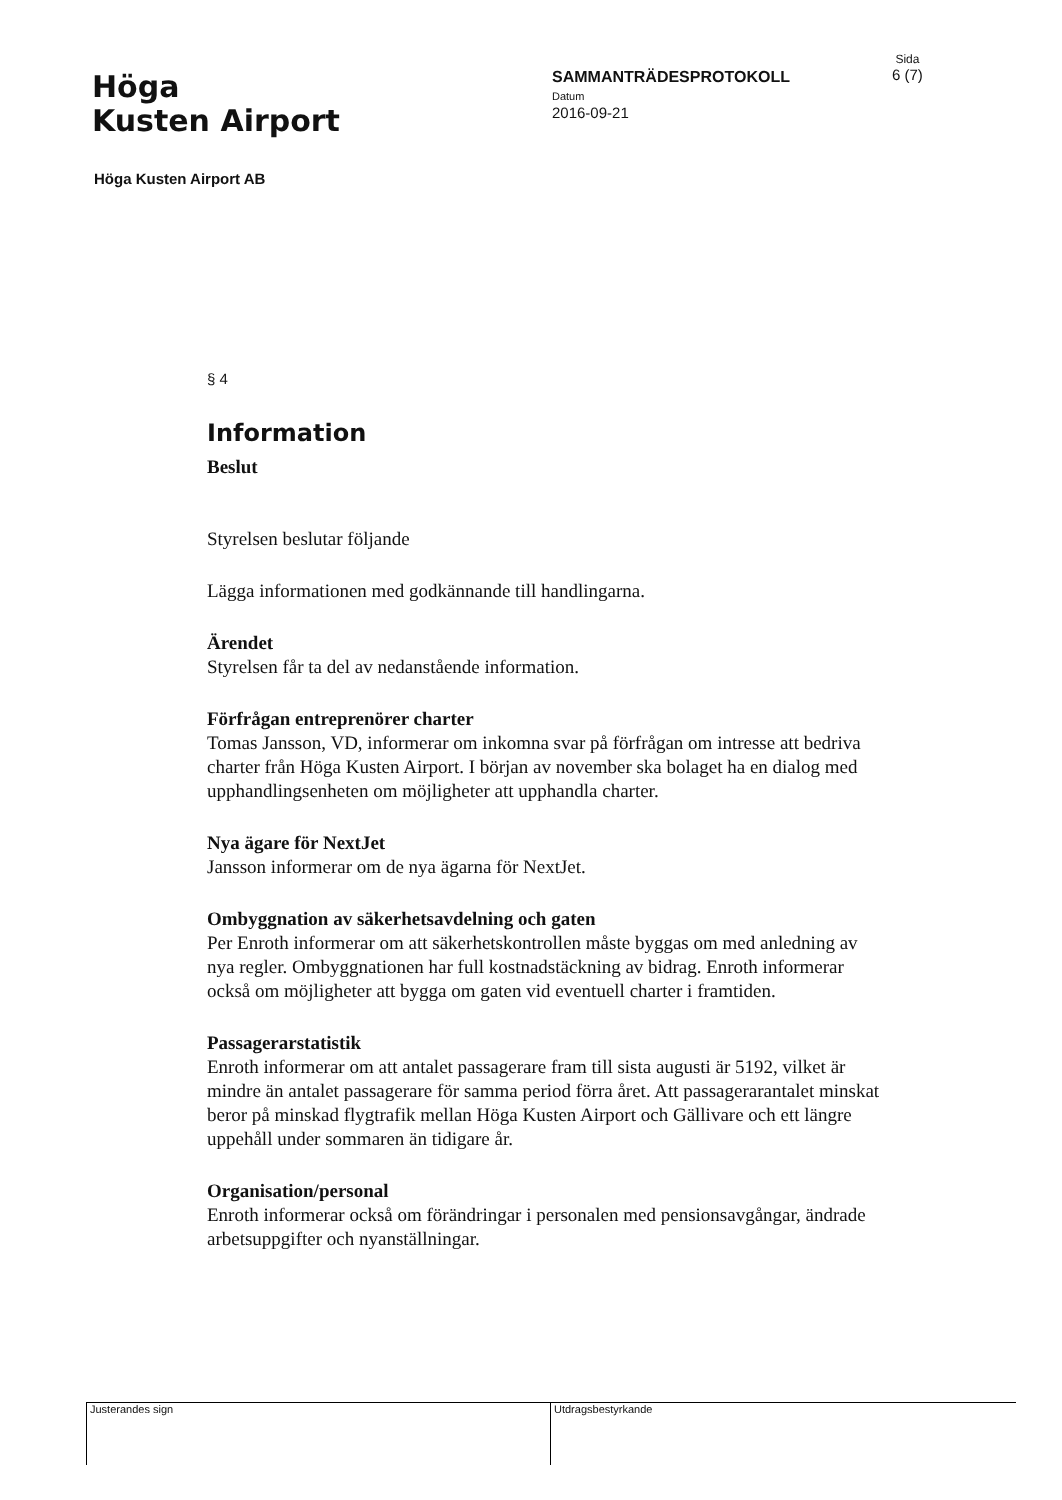Höga
Kusten Airport
SAMMANTRÄDESPROTOKOLL
Datum
2016-09-21
Sida
6 (7)
Höga Kusten Airport AB
§ 4
Information
Beslut
Styrelsen beslutar följande
Lägga informationen med godkännande till handlingarna.
Ärendet
Styrelsen får ta del av nedanstående information.
Förfrågan entreprenörer charter
Tomas Jansson, VD, informerar om inkomna svar på förfrågan om intresse att bedriva charter från Höga Kusten Airport. I början av november ska bolaget ha en dialog med upphandlingsenheten om möjligheter att upphandla charter.
Nya ägare för NextJet
Jansson informerar om de nya ägarna för NextJet.
Ombyggnation av säkerhetsavdelning och gaten
Per Enroth informerar om att säkerhetskontrollen måste byggas om med anledning av nya regler. Ombyggnationen har full kostnadstäckning av bidrag. Enroth informerar också om möjligheter att bygga om gaten vid eventuell charter i framtiden.
Passagerarstatistik
Enroth informerar om att antalet passagerare fram till sista augusti är 5192, vilket är mindre än antalet passagerare för samma period förra året. Att passagerarantalet minskat beror på minskad flygtrafik mellan Höga Kusten Airport och Gällivare och ett längre uppehåll under sommaren än tidigare år.
Organisation/personal
Enroth informerar också om förändringar i personalen med pensionsavgångar, ändrade arbetsuppgifter och nyanställningar.
Justerandes sign Utdragsbestyrkande